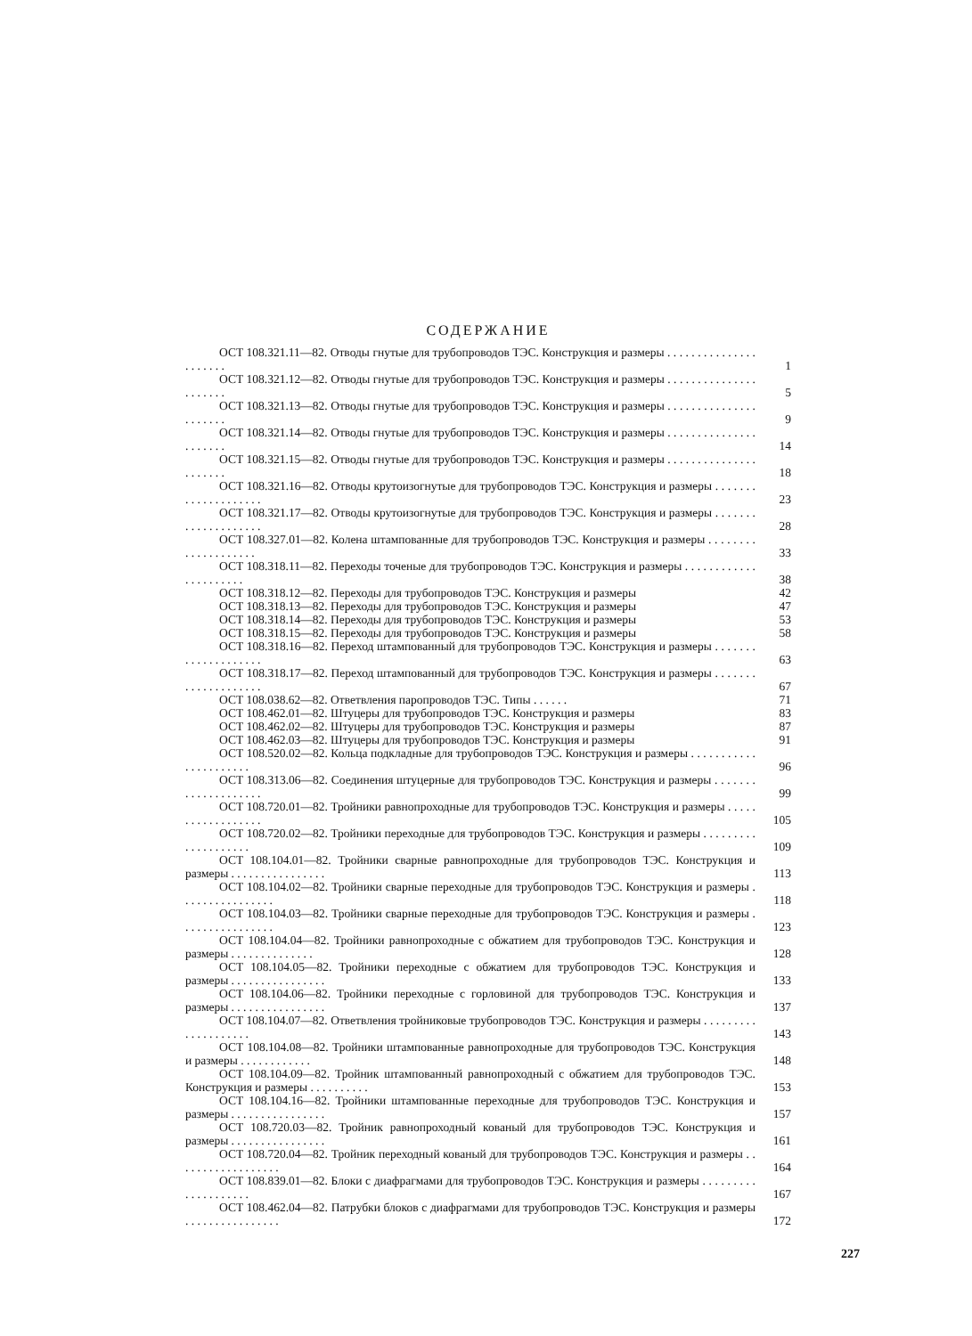СОДЕРЖАНИЕ
ОСТ 108.321.11—82. Отводы гнутые для трубопроводов ТЭС. Конструкция и размеры . . . . . . . . . . . . . . . . . . . . . .
1
ОСТ 108.321.12—82. Отводы гнутые для трубопроводов ТЭС. Конструкция и размеры . . . . . . . . . . . . . . . . . . . . . .
5
ОСТ 108.321.13—82. Отводы гнутые для трубопроводов ТЭС. Конструкция и размеры . . . . . . . . . . . . . . . . . . . . . .
9
ОСТ 108.321.14—82. Отводы гнутые для трубопроводов ТЭС. Конструкция и размеры . . . . . . . . . . . . . . . . . . . . . .
14
ОСТ 108.321.15—82. Отводы гнутые для трубопроводов ТЭС. Конструкция и размеры . . . . . . . . . . . . . . . . . . . . . .
18
ОСТ 108.321.16—82. Отводы крутоизогнутые для трубопроводов ТЭС. Конструкция и размеры . . . . . . . . . . . . . . . . . . . .
23
ОСТ 108.321.17—82. Отводы крутоизогнутые для трубопроводов ТЭС. Конструкция и размеры . . . . . . . . . . . . . . . . . . . .
28
ОСТ 108.327.01—82. Колена штампованные для трубопроводов ТЭС. Конструкция и размеры . . . . . . . . . . . . . . . . . . . .
33
ОСТ 108.318.11—82. Переходы точеные для трубопроводов ТЭС. Конструкция и размеры . . . . . . . . . . . . . . . . . . . . . .
38
ОСТ 108.318.12—82. Переходы для трубопроводов ТЭС. Конструкция и размеры
42
ОСТ 108.318.13—82. Переходы для трубопроводов ТЭС. Конструкция и размеры
47
ОСТ 108.318.14—82. Переходы для трубопроводов ТЭС. Конструкция и размеры
53
ОСТ 108.318.15—82. Переходы для трубопроводов ТЭС. Конструкция и размеры
58
ОСТ 108.318.16—82. Переход штампованный для трубопроводов ТЭС. Конструкция и размеры . . . . . . . . . . . . . . . . . . . .
63
ОСТ 108.318.17—82. Переход штампованный для трубопроводов ТЭС. Конструкция и размеры . . . . . . . . . . . . . . . . . . . .
67
ОСТ 108.038.62—82. Ответвления паропроводов ТЭС. Типы . . . . . .
71
ОСТ 108.462.01—82. Штуцеры для трубопроводов ТЭС. Конструкция и размеры
83
ОСТ 108.462.02—82. Штуцеры для трубопроводов ТЭС. Конструкция и размеры
87
ОСТ 108.462.03—82. Штуцеры для трубопроводов ТЭС. Конструкция и размеры
91
ОСТ 108.520.02—82. Кольца подкладные для трубопроводов ТЭС. Конструкция и размеры . . . . . . . . . . . . . . . . . . . . . .
96
ОСТ 108.313.06—82. Соединения штуцерные для трубопроводов ТЭС. Конструкция и размеры . . . . . . . . . . . . . . . . . . . .
99
ОСТ 108.720.01—82. Тройники равнопроходные для трубопроводов ТЭС. Конструкция и размеры . . . . . . . . . . . . . . . . . .
105
ОСТ 108.720.02—82. Тройники переходные для трубопроводов ТЭС. Конструкция и размеры . . . . . . . . . . . . . . . . . . . .
109
ОСТ 108.104.01—82. Тройники сварные равнопроходные для трубопроводов ТЭС. Конструкция и размеры . . . . . . . . . . . . . . . .
113
ОСТ 108.104.02—82. Тройники сварные переходные для трубопроводов ТЭС. Конструкция и размеры . . . . . . . . . . . . . . . .
118
ОСТ 108.104.03—82. Тройники сварные переходные для трубопроводов ТЭС. Конструкция и размеры . . . . . . . . . . . . . . . .
123
ОСТ 108.104.04—82. Тройники равнопроходные с обжатием для трубопроводов ТЭС. Конструкция и размеры . . . . . . . . . . . . . .
128
ОСТ 108.104.05—82. Тройники переходные с обжатием для трубопроводов ТЭС. Конструкция и размеры . . . . . . . . . . . . . . . .
133
ОСТ 108.104.06—82. Тройники переходные с горловиной для трубопроводов ТЭС. Конструкция и размеры . . . . . . . . . . . . . . . .
137
ОСТ 108.104.07—82. Ответвления тройниковые трубопроводов ТЭС. Конструкция и размеры . . . . . . . . . . . . . . . . . . . .
143
ОСТ 108.104.08—82. Тройники штампованные равнопроходные для трубопроводов ТЭС. Конструкция и размеры . . . . . . . . . . . .
148
ОСТ 108.104.09—82. Тройник штампованный равнопроходный с обжатием для трубопроводов ТЭС. Конструкция и размеры . . . . . . . . . .
153
ОСТ 108.104.16—82. Тройники штампованные переходные для трубопроводов ТЭС. Конструкция и размеры . . . . . . . . . . . . . . . .
157
ОСТ 108.720.03—82. Тройник равнопроходный кованый для трубопроводов ТЭС. Конструкция и размеры . . . . . . . . . . . . . . . .
161
ОСТ 108.720.04—82. Тройник переходный кованый для трубопроводов ТЭС. Конструкция и размеры . . . . . . . . . . . . . . . . . .
164
ОСТ 108.839.01—82. Блоки с диафрагмами для трубопроводов ТЭС. Конструкция и размеры . . . . . . . . . . . . . . . . . . . .
167
ОСТ 108.462.04—82. Патрубки блоков с диафрагмами для трубопроводов ТЭС. Конструкция и размеры . . . . . . . . . . . . . . . .
172
227